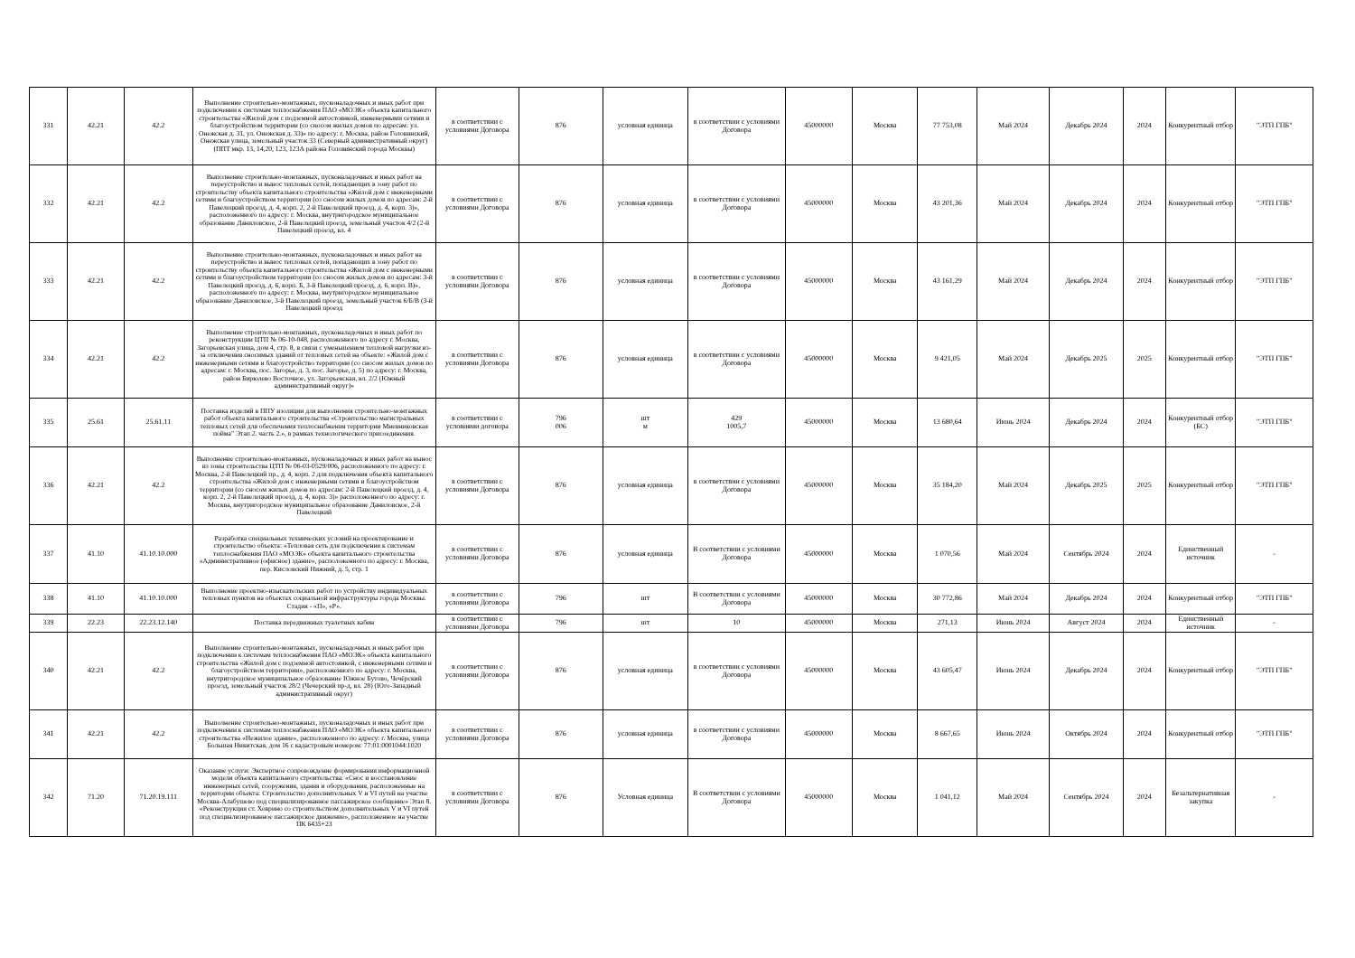| 331 | 42.21 | 42.2 | Выполнение строительно-монтажных, пусконаладочных и иных работ при подключении к системам теплоснабжения ПАО «МОЭК» объекта капитального строительства «Жилой дом с подземной автостоянкой, инженерными сетями и благоустройством территории (со сносом жилых домов по адресам: ул. Онежская д. 31, ул. Онежская д. 33)» по адресу: г. Москва, район Головинский, Онежская улица, земельный участок 33 (Северный административный округ) (ППТ мкр. 13, 14,20, 123, 123А района Головинский города Москвы) | в соответствии с условиями Договора | 876 | условная единица | в соответствии с условиями Договора | 45000000 | Москва | 77 753,08 | Май 2024 | Декабрь 2024 | 2024 | Конкурентный отбор | "ЭТП ГПБ" |
| 332 | 42.21 | 42.2 | Выполнение строительно-монтажных, пусконаладочных и иных работ на переустройство и вынос тепловых сетей, попадающих в зону работ по строительству объекта капитального строительства «Жилой дом с инженерными сетями и благоустройством территории (со сносом жилых домов по адресам: 2-й Павелецкий проезд, д. 4, корп. 2, 2-й Павелецкий проезд, д. 4, корп. 3)», расположенного по адресу: г. Москва, внутригородское муниципальное образование Даниловское, 2-й Павелецкий проезд, земельный участок 4/2 (2-й Павелецкий проезд, вл. 4 | в соответствии с условиями Договора | 876 | условная единица | в соответствии с условиями Договора | 45000000 | Москва | 43 201,36 | Май 2024 | Декабрь 2024 | 2024 | Конкурентный отбор | "ЭТП ГПБ" |
| 333 | 42.21 | 42.2 | Выполнение строительно-монтажных, пусконаладочных и иных работ на переустройство и вынос тепловых сетей, попадающих в зону работ по строительству объекта капитального строительства «Жилой дом с инженерными сетями и благоустройством территории (со сносом жилых домов по адресам: 3-й Павелецкий проезд, д. 6, корп. Б, 3-й Павелецкий проезд, д. 6, корп. В)», расположенного по адресу: г. Москва, внутригородское муниципальное образование Даниловское, 3-й Павелецкий проезд, земельный участок 6/Б/В (3-й Павелецкий проезд | в соответствии с условиями Договора | 876 | условная единица | в соответствии с условиями Договора | 45000000 | Москва | 43 161,29 | Май 2024 | Декабрь 2024 | 2024 | Конкурентный отбор | "ЭТП ГПБ" |
| 334 | 42.21 | 42.2 | Выполнение строительно-монтажных, пусконаладочных и иных работ по реконструкции ЦТП № 06-10-048, расположенного по адресу г. Москва, Загорьевская улица, дом 4, стр. 8, в связи с уменьшением тепловой нагрузки из-за отключения сносимых зданий от тепловых сетей на объекте: «Жилой дом с инженерными сетями и благоустройство территории (со сносом жилых домов по адресам: г. Москва, пос. Загорье, д. 3, пос. Загорье, д. 5) по адресу: г. Москва, район Бирюлево Восточное, ул. Загорьевская, вл. 2/2 (Южный административный округ)» | в соответствии с условиями Договора | 876 | условная единица | в соответствии с условиями Договора | 45000000 | Москва | 9 421,05 | Май 2024 | Декабрь 2025 | 2025 | Конкурентный отбор | "ЭТП ГПБ" |
| 335 | 25.61 | 25.61.11 | Поставка изделий в ППУ изоляции для выполнения строительно-монтажных работ объекта капитального строительства «Строительство магистральных тепловых сетей для обеспечения теплоснабжения территории Мневниковская пойма" Этап 2. часть 2.», в рамках технологического присоединения. | в соответствии с условиями договора | 796 006 | шт м | 429 1005,7 | 45000000 | Москва | 13 680,64 | Июнь 2024 | Декабрь 2024 | 2024 | Конкурентный отбор (БС) | "ЭТП ГПБ" |
| 336 | 42.21 | 42.2 | Выполнение строительно-монтажных, пусконаладочных и иных работ на вынос из зоны строительства ЦТП № 06-03-0529/006, расположенного по адресу: г. Москва, 2-й Павелецкий пр., д. 4, корп. 2 для подключения объекта капитального строительства «Жилой дом с инженерными сетями и благоустройством территории (со сносом жилых домов по адресам: 2-й Павелецкий проезд, д. 4, корп. 2, 2-й Павелецкий проезд, д. 4, корп. 3)» расположенного по адресу: г. Москва, внутригородское муниципальное образование Даниловское, 2-й Павелецкий | в соответствии с условиями Договора | 876 | условная единица | в соответствии с условиями Договора | 45000000 | Москва | 35 184,20 | Май 2024 | Декабрь 2025 | 2025 | Конкурентный отбор | "ЭТП ГПБ" |
| 337 | 41.10 | 41.10.10.000 | Разработка специальных технических условий на проектирование и строительство объекта: «Тепловая сеть для подключения к системам теплоснабжения ПАО «МОЭК» объекта капитального строительства «Административное (офисное) здание», расположенного по адресу: г. Москва, пер. Кисловский Нижний, д. 5, стр. 1 | в соответствии с условиями Договора | 876 | условная единица | В соответствии с условиями Договора | 45000000 | Москва | 1 070,56 | Май 2024 | Сентябрь 2024 | 2024 | Единственный источник | - |
| 338 | 41.10 | 41.10.10.000 | Выполнение проектно-изыскательских работ по устройству индивидуальных тепловых пунктов на объектах социальной инфраструктуры города Москвы. Стадия - «П», «Р». | в соответствии с условиями Договора | 796 | шт | В соответствии с условиями Договора | 45000000 | Москва | 30 772,86 | Май 2024 | Декабрь 2024 | 2024 | Конкурентный отбор | "ЭТП ГПБ" |
| 339 | 22.23 | 22.23.12.140 | Поставка передвижных туалетных кабин | в соответствии с условиями Договора | 796 | шт | 10 | 45000000 | Москва | 271,13 | Июнь 2024 | Август 2024 | 2024 | Единственный источник | - |
| 340 | 42.21 | 42.2 | Выполнение строительно-монтажных, пусконаладочных и иных работ при подключении к системам теплоснабжения ПАО «МОЭК» объекта капитального строительства «Жилой дом с подземной автостоянкой, с инженерными сетями и благоустройством территории», расположенного по адресу: г. Москва, внутригородское муниципальное образование Южное Бутово, Чечёрский проезд, земельный участок 28/2 (Чечерский пр-д, вл. 28) (Юго-Западный административный округ) | в соответствии с условиями Договора | 876 | условная единица | в соответствии с условиями Договора | 45000000 | Москва | 43 605,47 | Июнь 2024 | Декабрь 2024 | 2024 | Конкурентный отбор | "ЭТП ГПБ" |
| 341 | 42.21 | 42.2 | Выполнение строительно-монтажных, пусконаладочных и иных работ при подключении к системам теплоснабжения ПАО «МОЭК» объекта капитального строительства «Нежилое здание», расположенного по адресу: г. Москва, улица Большая Никитская, дом 16 с кадастровым номером: 77:01:0001044:1020 | в соответствии с условиями Договора | 876 | условная единица | в соответствии с условиями Договора | 45000000 | Москва | 8 667,65 | Июнь 2024 | Октябрь 2024 | 2024 | Конкурентный отбор | "ЭТП ГПБ" |
| 342 | 71.20 | 71.20.19.111 | Оказание услуги: Экспертное сопровождение формирования информационной модели объекта капитального строительства: «Снос и восстановление инженерных сетей, сооружения, здания и оборудования, расположенные на территории объекта: Строительство дополнительных V и VI путей на участке Москва-Алабушево под специализированное пассажирское сообщение» Этап 8. «Реконструкция ст. Ховрино со строительством дополнительных V и VI путей под специализированное пассажирское движение», расположенное на участке ПК 6435+23 | в соответствии с условиями Договора | 876 | Условная единица | В соответствии с условиями Договора | 45000000 | Москва | 1 041,12 | Май 2024 | Сентябрь 2024 | 2024 | Безальтернативная закупка | - |